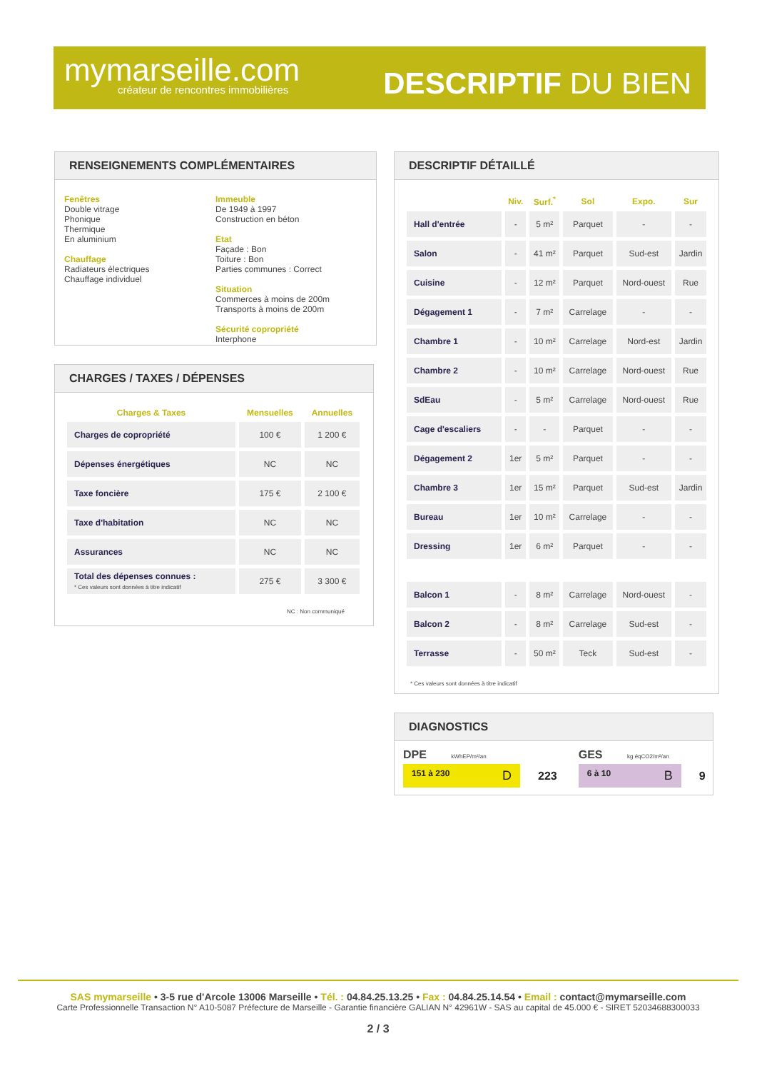mymarseille.com
créateur de rencontres immobilières
DESCRIPTIF DU BIEN
RENSEIGNEMENTS COMPLÉMENTAIRES
Fenêtres
Double vitrage
Phonique
Thermique
En aluminium
Chauffage
Radiateurs électriques
Chauffage individuel
Immeuble
De 1949 à 1997
Construction en béton
Etat
Façade : Bon
Toiture : Bon
Parties communes : Correct
Situation
Commerces à moins de 200m
Transports à moins de 200m
Sécurité copropriété
Interphone
CHARGES / TAXES / DÉPENSES
| Charges & Taxes | Mensuelles | Annuelles |
| --- | --- | --- |
| Charges de copropriété | 100 € | 1 200 € |
| Dépenses énergétiques | NC | NC |
| Taxe foncière | 175 € | 2 100 € |
| Taxe d'habitation | NC | NC |
| Assurances | NC | NC |
| Total des dépenses connues : * Ces valeurs sont données à titre indicatif | 275 € | 3 300 € |
NC : Non communiqué
DESCRIPTIF DÉTAILLÉ
| | Niv. | Surf.<sup>*</sup> | Sol | Expo. | Sur |
| --- | --- | --- | --- | --- | --- |
| Hall d'entrée | - | 5 m² | Parquet | - | - |
| Salon | - | 41 m² | Parquet | Sud-est | Jardin |
| Cuisine | - | 12 m² | Parquet | Nord-ouest | Rue |
| Dégagement 1 | - | 7 m² | Carrelage | - | - |
| Chambre 1 | - | 10 m² | Carrelage | Nord-est | Jardin |
| Chambre 2 | - | 10 m² | Carrelage | Nord-ouest | Rue |
| SdEau | - | 5 m² | Carrelage | Nord-ouest | Rue |
| Cage d'escaliers | - | - | Parquet | - | - |
| Dégagement 2 | 1er | 5 m² | Parquet | - | - |
| Chambre 3 | 1er | 15 m² | Parquet | Sud-est | Jardin |
| Bureau | 1er | 10 m² | Carrelage | - | - |
| Dressing | 1er | 6 m² | Parquet | - | - |
| Balcon 1 | - | 8 m² | Carrelage | Nord-ouest | - |
| Balcon 2 | - | 8 m² | Carrelage | Sud-est | - |
| Terrasse | - | 50 m² | Teck | Sud-est | - |
* Ces valeurs sont données à titre indicatif
DIAGNOSTICS
DPE kWhEP/m²/an
151 à 230 D
223
GES kg éqCO2/m²/an
6 à 10 B
9
SAS mymarseille • 3-5 rue d'Arcole 13006 Marseille • Tél. : 04.84.25.13.25 • Fax : 04.84.25.14.54 • Email : contact@mymarseille.com
Carte Professionnelle Transaction N° A10-5087 Préfecture de Marseille - Garantie financière GALIAN N° 42961W - SAS au capital de 45.000 € - SIRET 52034688300033
2 / 3